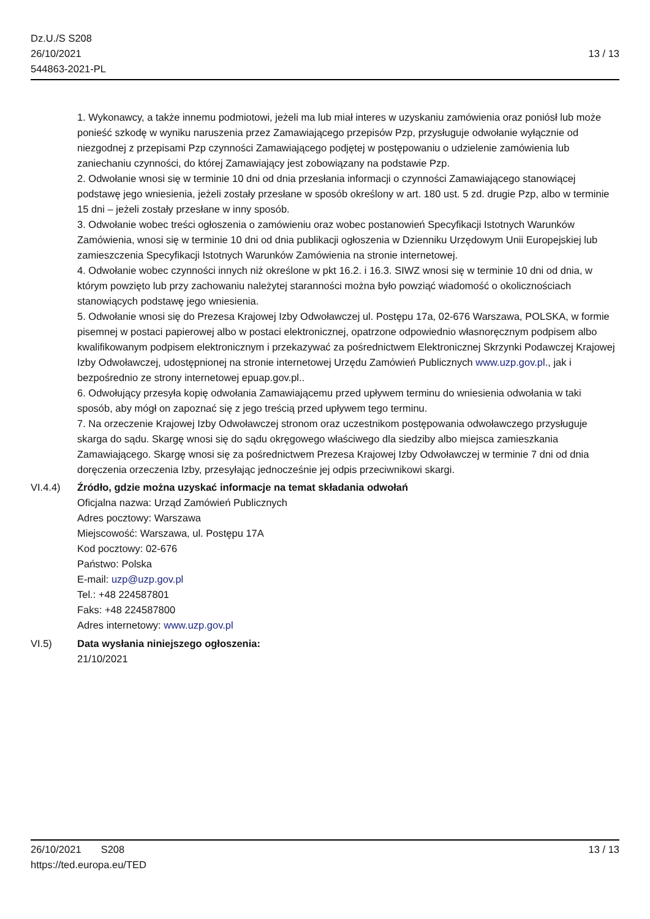Dz.U./S S208
26/10/2021
544863-2021-PL
13 / 13
1. Wykonawcy, a także innemu podmiotowi, jeżeli ma lub miał interes w uzyskaniu zamówienia oraz poniósł lub może ponieść szkodę w wyniku naruszenia przez Zamawiającego przepisów Pzp, przysługuje odwołanie wyłącznie od niezgodnej z przepisami Pzp czynności Zamawiającego podjętej w postępowaniu o udzielenie zamówienia lub zaniechaniu czynności, do której Zamawiający jest zobowiązany na podstawie Pzp.
2. Odwołanie wnosi się w terminie 10 dni od dnia przesłania informacji o czynności Zamawiającego stanowiącej podstawę jego wniesienia, jeżeli zostały przesłane w sposób określony w art. 180 ust. 5 zd. drugie Pzp, albo w terminie 15 dni – jeżeli zostały przesłane w inny sposób.
3. Odwołanie wobec treści ogłoszenia o zamówieniu oraz wobec postanowień Specyfikacji Istotnych Warunków Zamówienia, wnosi się w terminie 10 dni od dnia publikacji ogłoszenia w Dzienniku Urzędowym Unii Europejskiej lub zamieszczenia Specyfikacji Istotnych Warunków Zamówienia na stronie internetowej.
4. Odwołanie wobec czynności innych niż określone w pkt 16.2. i 16.3. SIWZ wnosi się w terminie 10 dni od dnia, w którym powzięto lub przy zachowaniu należytej staranności można było powziąć wiadomość o okolicznościach stanowiących podstawę jego wniesienia.
5. Odwołanie wnosi się do Prezesa Krajowej Izby Odwoławczej ul. Postępu 17a, 02-676 Warszawa, POLSKA, w formie pisemnej w postaci papierowej albo w postaci elektronicznej, opatrzone odpowiednio własnoręcznym podpisem albo kwalifikowanym podpisem elektronicznym i przekazywać za pośrednictwem Elektronicznej Skrzynki Podawczej Krajowej Izby Odwoławczej, udostępnionej na stronie internetowej Urzędu Zamówień Publicznych www.uzp.gov.pl., jak i bezpośrednio ze strony internetowej epuap.gov.pl..
6. Odwołujący przesyła kopię odwołania Zamawiającemu przed upływem terminu do wniesienia odwołania w taki sposób, aby mógł on zapoznać się z jego treścią przed upływem tego terminu.
7. Na orzeczenie Krajowej Izby Odwoławczej stronom oraz uczestnikom postępowania odwoławczego przysługuje skarga do sądu. Skargę wnosi się do sądu okręgowego właściwego dla siedziby albo miejsca zamieszkania Zamawiającego. Skargę wnosi się za pośrednictwem Prezesa Krajowej Izby Odwoławczej w terminie 7 dni od dnia doręczenia orzeczenia Izby, przesyłając jednocześnie jej odpis przeciwnikowi skargi.
VI.4.4) Źródło, gdzie można uzyskać informacje na temat składania odwołań
Oficjalna nazwa: Urząd Zamówień Publicznych
Adres pocztowy: Warszawa
Miejscowość: Warszawa, ul. Postępu 17A
Kod pocztowy: 02-676
Państwo: Polska
E-mail: uzp@uzp.gov.pl
Tel.: +48 224587801
Faks: +48 224587800
Adres internetowy: www.uzp.gov.pl
VI.5) Data wysłania niniejszego ogłoszenia:
21/10/2021
26/10/2021 S208
https://ted.europa.eu/TED
13 / 13